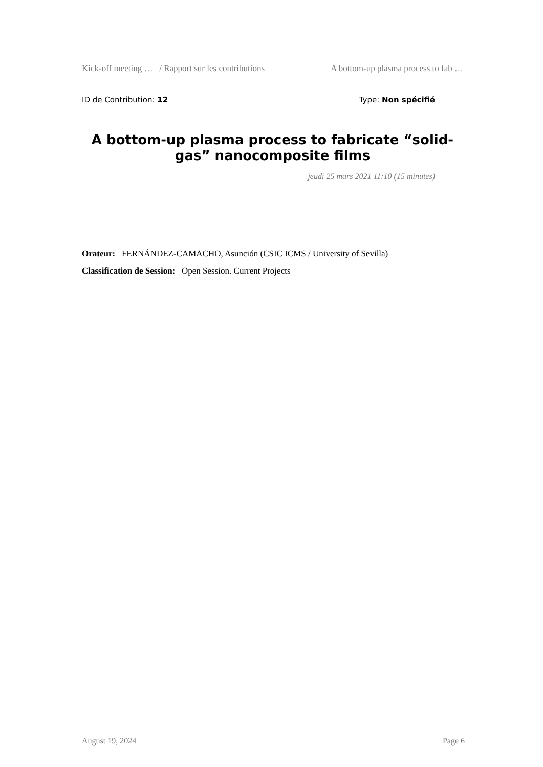Kick-off meeting … / Rapport sur les contributions A bottom-up plasma process to fab …
ID de Contribution: 12 Type: Non spécifié
A bottom-up plasma process to fabricate “solid-gas” nanocomposite films
jeudi 25 mars 2021 11:10 (15 minutes)
Orateur: FERNÁNDEZ-CAMACHO, Asunción (CSIC ICMS / University of Sevilla)
Classification de Session: Open Session. Current Projects
August 19, 2024 Page 6